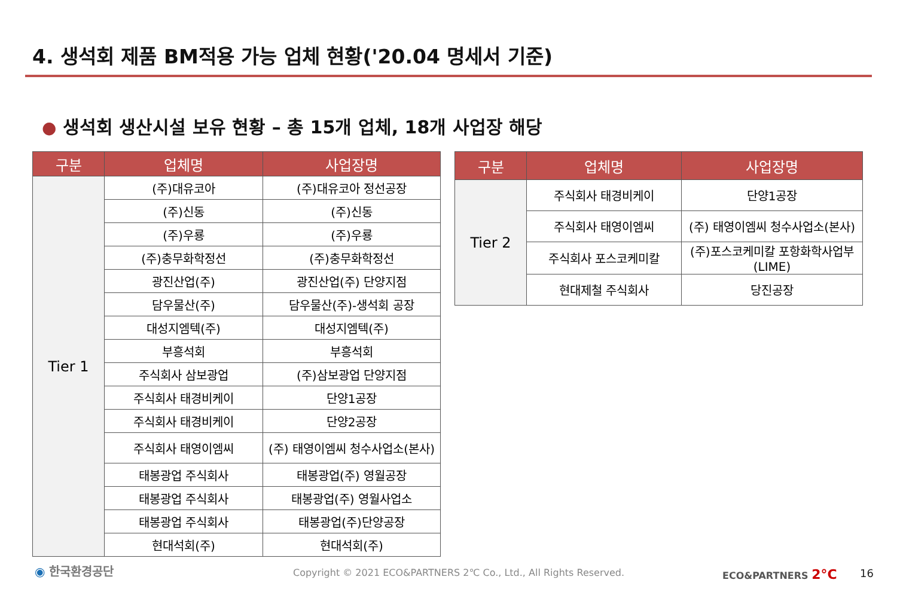4. 생석회 제품 BM적용 가능 업체 현황('20.04 명세서 기준)
● 생석회 생산시설 보유 현황 – 총 15개 업체, 18개 사업장 해당
| 구분 | 업체명 | 사업장명 |
| --- | --- | --- |
| Tier 1 | (주)대유코아 | (주)대유코아 정선공장 |
| | (주)신동 | (주)신동 |
| | (주)우룡 | (주)우룡 |
| | (주)충무화학정선 | (주)충무화학정선 |
| | 광진산업(주) | 광진산업(주) 단양지점 |
| | 담우물산(주) | 담우물산(주)-생석회 공장 |
| | 대성지엠텍(주) | 대성지엠텍(주) |
| | 부흥석회 | 부흥석회 |
| | 주식회사 삼보광업 | (주)삼보광업 단양지점 |
| | 주식회사 태경비케이 | 단양1공장 |
| | 주식회사 태경비케이 | 단양2공장 |
| | 주식회사 태영이엠씨 | (주) 태영이엠씨 청수사업소(본사) |
| | 태봉광업 주식회사 | 태봉광업(주) 영월공장 |
| | 태봉광업 주식회사 | 태봉광업(주) 영월사업소 |
| | 태봉광업 주식회사 | 태봉광업(주)단양공장 |
| | 현대석회(주) | 현대석회(주) |
| 구분 | 업체명 | 사업장명 |
| --- | --- | --- |
| Tier 2 | 주식회사 태경비케이 | 단양1공장 |
| | 주식회사 태영이엠씨 | (주) 태영이엠씨 청수사업소(본사) |
| | 주식회사 포스코케미칼 | (주)포스코케미칼 포항화학사업부 (LIME) |
| | 현대제철 주식회사 | 당진공장 |
◉ 한국환경공단
Copyright © 2021 ECO&PARTNERS 2℃ Co., Ltd., All Rights Reserved.
ECO&PARTNERS 2°C 16